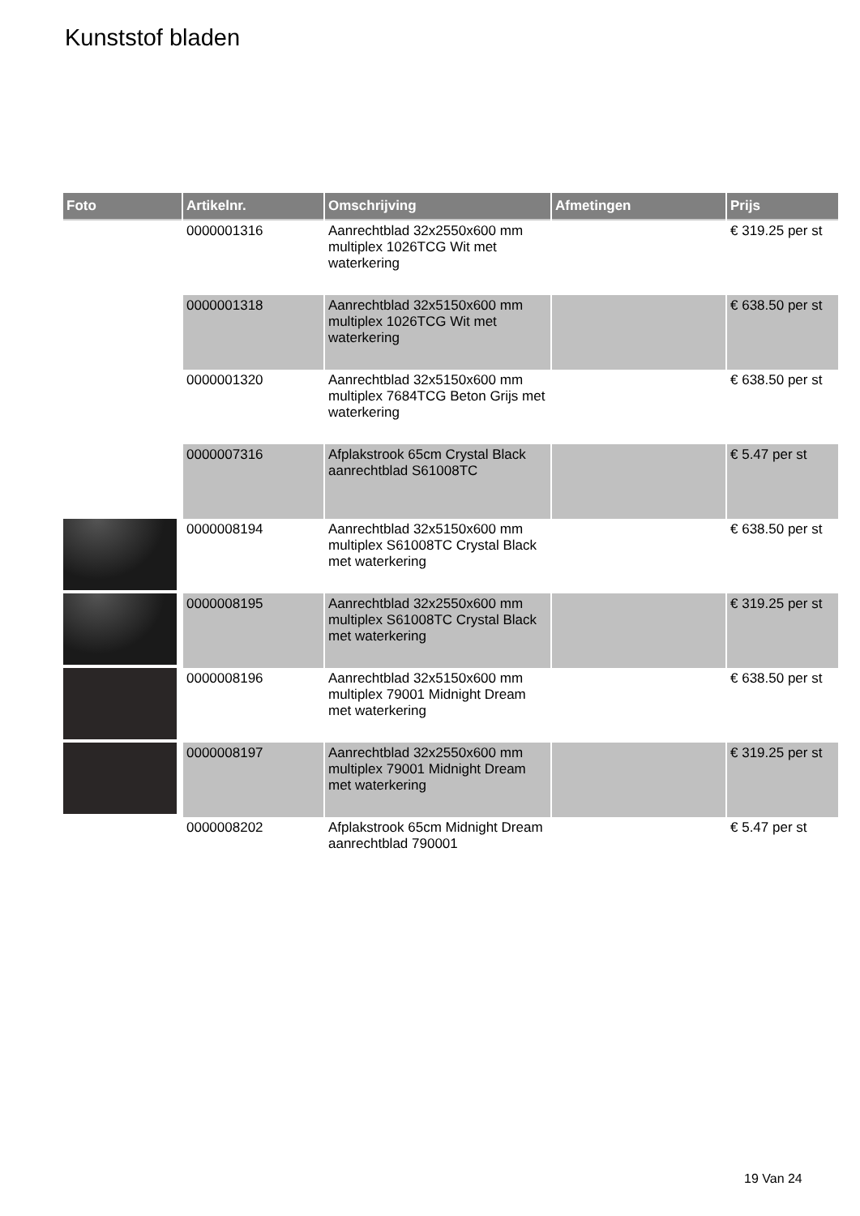Kunststof bladen
| Foto | Artikelnr. | Omschrijving | Afmetingen | Prijs |
| --- | --- | --- | --- | --- |
| | 0000001316 | Aanrechtblad 32x2550x600 mm multiplex 1026TCG Wit met waterkering | | € 319.25 per st |
| | 0000001318 | Aanrechtblad 32x5150x600 mm multiplex 1026TCG Wit met waterkering | | € 638.50 per st |
| | 0000001320 | Aanrechtblad 32x5150x600 mm multiplex 7684TCG Beton Grijs met waterkering | | € 638.50 per st |
| | 0000007316 | Afplakstrook 65cm Crystal Black aanrechtblad S61008TC | | € 5.47 per st |
| | 0000008194 | Aanrechtblad 32x5150x600 mm multiplex S61008TC Crystal Black met waterkering | | € 638.50 per st |
| | 0000008195 | Aanrechtblad 32x2550x600 mm multiplex S61008TC Crystal Black met waterkering | | € 319.25 per st |
| | 0000008196 | Aanrechtblad 32x5150x600 mm multiplex 79001 Midnight Dream met waterkering | | € 638.50 per st |
| | 0000008197 | Aanrechtblad 32x2550x600 mm multiplex 79001 Midnight Dream met waterkering | | € 319.25 per st |
| | 0000008202 | Afplakstrook 65cm Midnight Dream aanrechtblad 790001 | | € 5.47 per st |
19 Van 24